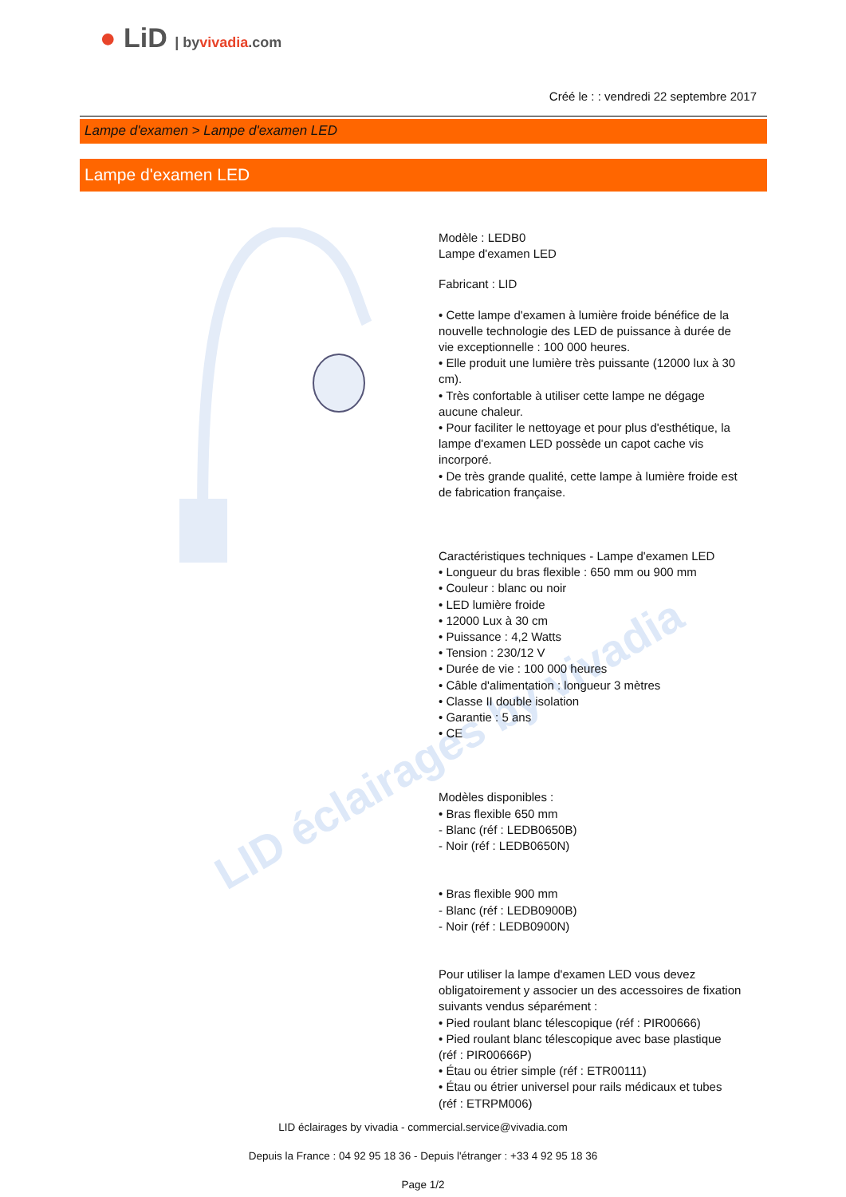● LiD | byvivadia.com
Créé le : : vendredi 22 septembre 2017
Lampe d'examen > Lampe d'examen LED
Lampe d'examen LED
Modèle : LEDB0
Lampe d'examen LED
Fabricant : LID
• Cette lampe d'examen à lumière froide bénéfice de la nouvelle technologie des LED de puissance à durée de vie exceptionnelle : 100 000 heures.
• Elle produit une lumière très puissante (12000 lux à 30 cm).
• Très confortable à utiliser cette lampe ne dégage aucune chaleur.
• Pour faciliter le nettoyage et pour plus d'esthétique, la lampe d'examen LED possède un capot cache vis incorporé.
• De très grande qualité, cette lampe à lumière froide est de fabrication française.
Caractéristiques techniques - Lampe d'examen LED
• Longueur du bras flexible : 650 mm ou 900 mm
• Couleur : blanc ou noir
• LED lumière froide
• 12000 Lux à 30 cm
• Puissance : 4,2 Watts
• Tension : 230/12 V
• Durée de vie : 100 000 heures
• Câble d'alimentation : longueur 3 mètres
• Classe II double isolation
• Garantie : 5 ans
• CE
Modèles disponibles :
• Bras flexible 650 mm
- Blanc (réf : LEDB0650B)
- Noir (réf : LEDB0650N)
• Bras flexible 900 mm
- Blanc (réf : LEDB0900B)
- Noir (réf : LEDB0900N)
Pour utiliser la lampe d'examen LED vous devez obligatoirement y associer un des accessoires de fixation suivants vendus séparément :
• Pied roulant blanc télescopique (réf : PIR00666)
• Pied roulant blanc télescopique avec base plastique (réf : PIR00666P)
• Étau ou étrier simple (réf : ETR00111)
• Étau ou étrier universel pour rails médicaux et tubes (réf : ETRPM006)
LID éclairages by vivadia
LID éclairages by vivadia - commercial.service@vivadia.com
Depuis la France : 04 92 95 18 36 - Depuis l'étranger : +33 4 92 95 18 36
Page 1/2